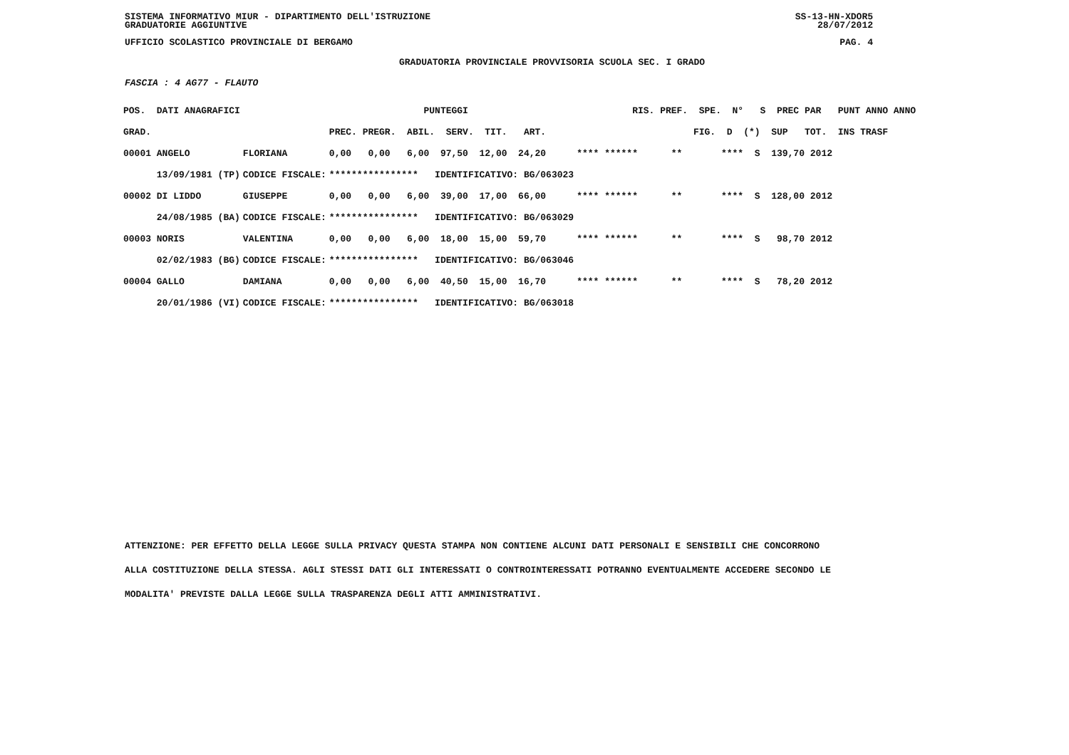SISTEMA INFORMATIVO MIUR - DIPARTIMENTO DELL'ISTRUZIONE SS-13-HN-XDOR5
GRADUATORIE AGGIUNTIVE 28/07/2012
UFFICIO SCOLASTICO PROVINCIALE DI BERGAMO PAG. 4
GRADUATORIA PROVINCIALE PROVVISORIA SCUOLA SEC. I GRADO
FASCIA : 4 AG77 - FLAUTO
| POS. DATI ANAGRAFICI | | PUNTEGGI | RIS. PREF. SPE. N° S PREC PAR PUNT ANNO ANNO |
| --- | --- | --- | --- |
| GRAD. | | PREC. PREGR. ABIL. SERV. TIT. ART. | FIG. D (*) SUP TOT. INS TRASF |
| 00001 ANGELO | FLORIANA | 0,00 0,00 6,00 97,50 12,00 24,20 | **** ****** ** **** S 139,70 2012 |
| 13/09/1981 (TP) | CODICE FISCALE: | **************** IDENTIFICATIVO: BG/063023 | |
| 00002 DI LIDDO | GIUSEPPE | 0,00 0,00 6,00 39,00 17,00 66,00 | **** ****** ** **** S 128,00 2012 |
| 24/08/1985 (BA) | CODICE FISCALE: | **************** IDENTIFICATIVO: BG/063029 | |
| 00003 NORIS | VALENTINA | 0,00 0,00 6,00 18,00 15,00 59,70 | **** ****** ** **** S 98,70 2012 |
| 02/02/1983 (BG) | CODICE FISCALE: | **************** IDENTIFICATIVO: BG/063046 | |
| 00004 GALLO | DAMIANA | 0,00 0,00 6,00 40,50 15,00 16,70 | **** ****** ** **** S 78,20 2012 |
| 20/01/1986 (VI) | CODICE FISCALE: | **************** IDENTIFICATIVO: BG/063018 | |
ATTENZIONE: PER EFFETTO DELLA LEGGE SULLA PRIVACY QUESTA STAMPA NON CONTIENE ALCUNI DATI PERSONALI E SENSIBILI CHE CONCORRONO
ALLA COSTITUZIONE DELLA STESSA. AGLI STESSI DATI GLI INTERESSATI O CONTROINTERESSATI POTRANNO EVENTUALMENTE ACCEDERE SECONDO LE
MODALITA' PREVISTE DALLA LEGGE SULLA TRASPARENZA DEGLI ATTI AMMINISTRATIVI.